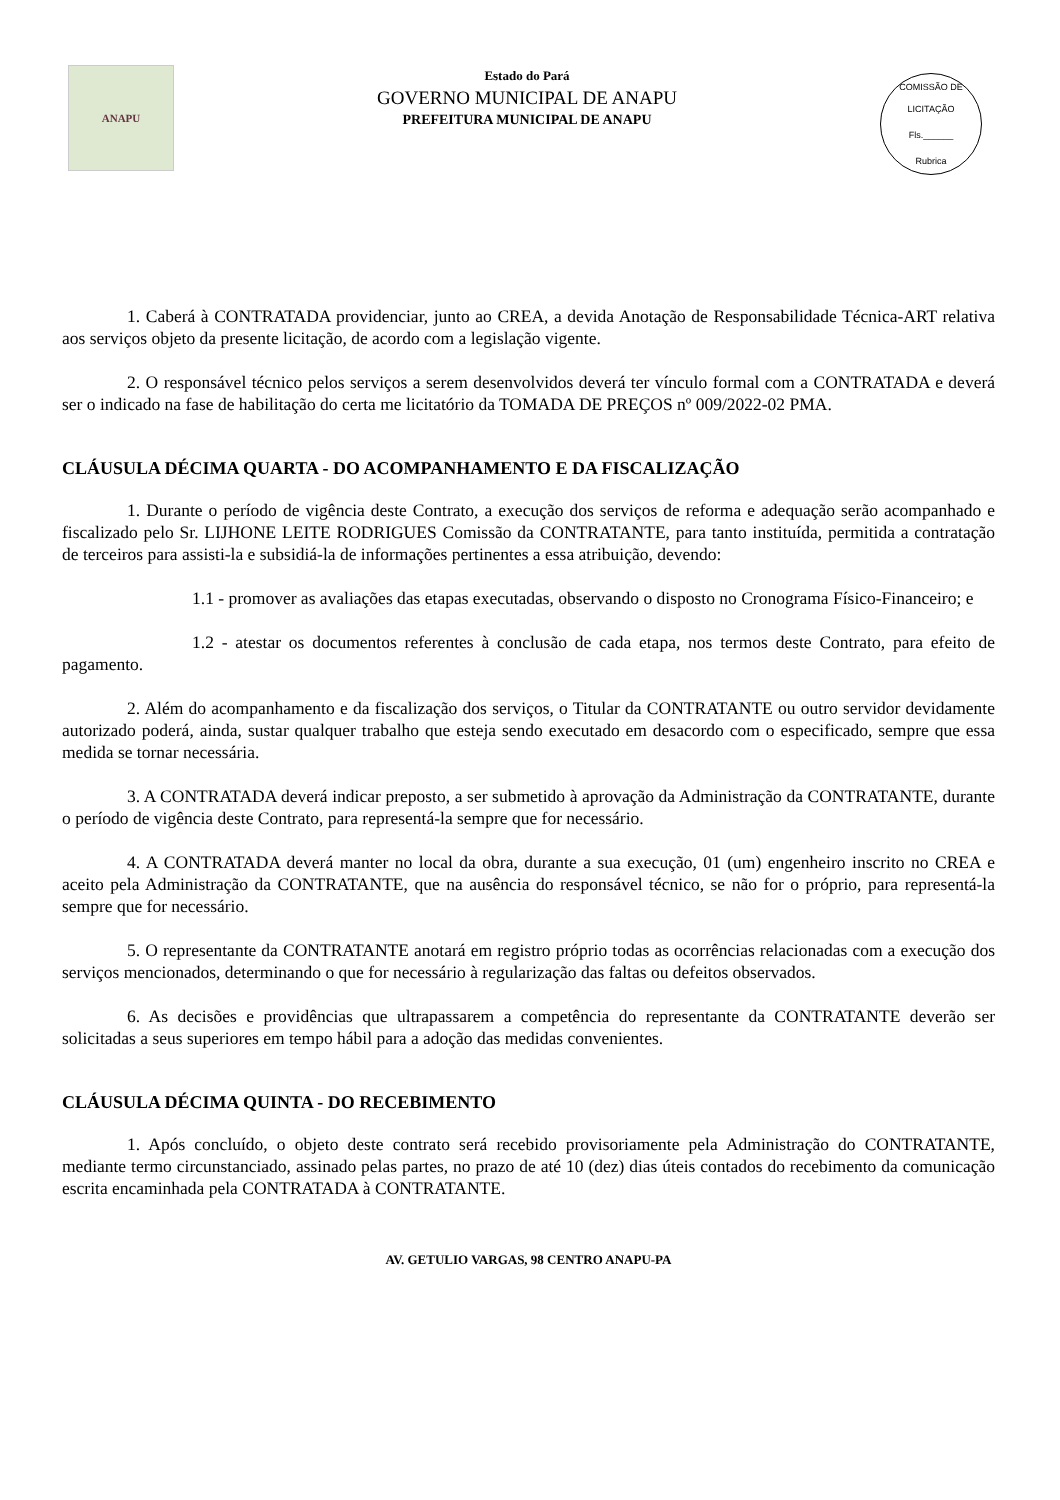ANAPU
Estado do Pará
GOVERNO MUNICIPAL DE ANAPU
PREFEITURA MUNICIPAL DE ANAPU
COMISSÃO DE LICITAÇÃO
Fls.______
Rubrica
1. Caberá à CONTRATADA providenciar, junto ao CREA, a devida Anotação de Responsabilidade Técnica-ART relativa aos serviços objeto da presente licitação, de acordo com a legislação vigente.
2. O responsável técnico pelos serviços a serem desenvolvidos deverá ter vínculo formal com a CONTRATADA e deverá ser o indicado na fase de habilitação do certa me licitatório da TOMADA DE PREÇOS nº 009/2022-02 PMA.
CLÁUSULA DÉCIMA QUARTA - DO ACOMPANHAMENTO E DA FISCALIZAÇÃO
1. Durante o período de vigência deste Contrato, a execução dos serviços de reforma e adequação serão acompanhado e fiscalizado pelo Sr. LIJHONE LEITE RODRIGUES Comissão da CONTRATANTE, para tanto instituída, permitida a contratação de terceiros para assisti-la e subsidiá-la de informações pertinentes a essa atribuição, devendo:
1.1 - promover as avaliações das etapas executadas, observando o disposto no Cronograma Físico-Financeiro; e
1.2 - atestar os documentos referentes à conclusão de cada etapa, nos termos deste Contrato, para efeito de pagamento.
2. Além do acompanhamento e da fiscalização dos serviços, o Titular da CONTRATANTE ou outro servidor devidamente autorizado poderá, ainda, sustar qualquer trabalho que esteja sendo executado em desacordo com o especificado, sempre que essa medida se tornar necessária.
3. A CONTRATADA deverá indicar preposto, a ser submetido à aprovação da Administração da CONTRATANTE, durante o período de vigência deste Contrato, para representá-la sempre que for necessário.
4. A CONTRATADA deverá manter no local da obra, durante a sua execução, 01 (um) engenheiro inscrito no CREA e aceito pela Administração da CONTRATANTE, que na ausência do responsável técnico, se não for o próprio, para representá-la sempre que for necessário.
5. O representante da CONTRATANTE anotará em registro próprio todas as ocorrências relacionadas com a execução dos serviços mencionados, determinando o que for necessário à regularização das faltas ou defeitos observados.
6. As decisões e providências que ultrapassarem a competência do representante da CONTRATANTE deverão ser solicitadas a seus superiores em tempo hábil para a adoção das medidas convenientes.
CLÁUSULA DÉCIMA QUINTA - DO RECEBIMENTO
1. Após concluído, o objeto deste contrato será recebido provisoriamente pela Administração do CONTRATANTE, mediante termo circunstanciado, assinado pelas partes, no prazo de até 10 (dez) dias úteis contados do recebimento da comunicação escrita encaminhada pela CONTRATADA à CONTRATANTE.
AV. GETULIO VARGAS, 98 CENTRO ANAPU-PA